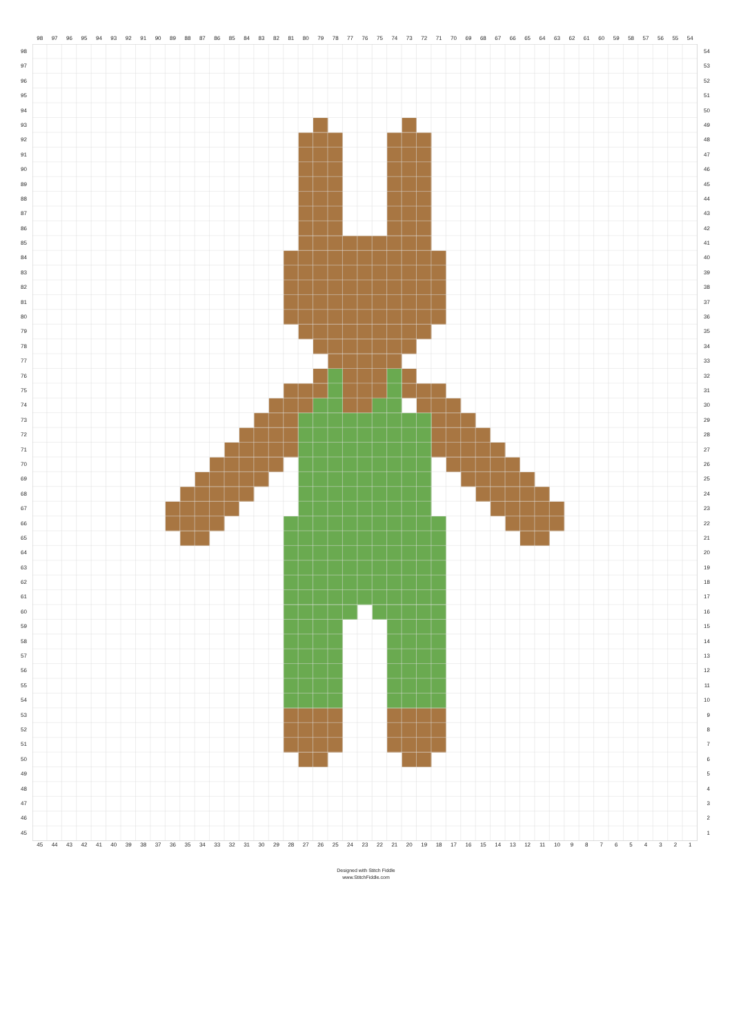98 97 96 95 94 93 92 91 90 89 88 87 86 85 84 83 82 81 80 79 78 77 76 75 74 73 72 71 70 69 68 67 66 65 64 63 62 61 60 59 58 57 56 55 54
98 54
97 53
96 52
95 51
94 50
93 49
92 48
91 47
90 46
89 45
88 44
87 43
86 42
85 41
84 40
83 39
82 38
81 37
80 36
79 35
78 34
77 33
76 32
75 31
74 30
73 29
72 28
71 27
70 26
69 25
68 24
67 23
66 22
65 21
64 20
63 19
62 18
61 17
60 16
59 15
58 14
57 13
56 12
55 11
54 10
53 9
52 8
51 7
50 6
49 5
48 4
47 3
46 2
45 1
45 44 43 42 41 40 39 38 37 36 35 34 33 32 31 30 29 28 27 26 25 24 23 22 21 20 19 18 17 16 15 14 13 12 11 10 9 8 7 6 5 4 3 2 1
Designed with Stitch Fiddle
www.StitchFiddle.com